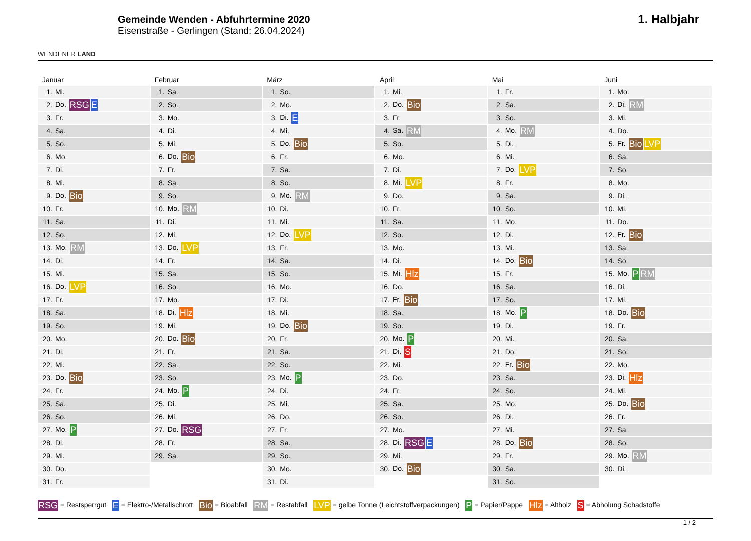WENDENER LAND
Gemeinde Wenden - Abfuhrtermine 2020
Eisenstraße - Gerlingen (Stand: 26.04.2024)
1. Halbjahr
Januar
| 1. | Mi. |
| 2. | Do. RSG E |
| 3. | Fr. |
| 4. | Sa. |
| 5. | So. |
| 6. | Mo. |
| 7. | Di. |
| 8. | Mi. |
| 9. | Do. Bio |
| 10. | Fr. |
| 11. | Sa. |
| 12. | So. |
| 13. | Mo. RM |
| 14. | Di. |
| 15. | Mi. |
| 16. | Do. LVP |
| 17. | Fr. |
| 18. | Sa. |
| 19. | So. |
| 20. | Mo. |
| 21. | Di. |
| 22. | Mi. |
| 23. | Do. Bio |
| 24. | Fr. |
| 25. | Sa. |
| 26. | So. |
| 27. | Mo. P |
| 28. | Di. |
| 29. | Mi. |
| 30. | Do. |
| 31. | Fr. |
Februar
| 1. | Sa. |
| 2. | So. |
| 3. | Mo. |
| 4. | Di. |
| 5. | Mi. |
| 6. | Do. Bio |
| 7. | Fr. |
| 8. | Sa. |
| 9. | So. |
| 10. | Mo. RM |
| 11. | Di. |
| 12. | Mi. |
| 13. | Do. LVP |
| 14. | Fr. |
| 15. | Sa. |
| 16. | So. |
| 17. | Mo. |
| 18. | Di. Hlz |
| 19. | Mi. |
| 20. | Do. Bio |
| 21. | Fr. |
| 22. | Sa. |
| 23. | So. |
| 24. | Mo. P |
| 25. | Di. |
| 26. | Mi. |
| 27. | Do. RSG |
| 28. | Fr. |
| 29. | Sa. |
März
| 1. | So. |
| 2. | Mo. |
| 3. | Di. E |
| 4. | Mi. |
| 5. | Do. Bio |
| 6. | Fr. |
| 7. | Sa. |
| 8. | So. |
| 9. | Mo. RM |
| 10. | Di. |
| 11. | Mi. |
| 12. | Do. LVP |
| 13. | Fr. |
| 14. | Sa. |
| 15. | So. |
| 16. | Mo. |
| 17. | Di. |
| 18. | Mi. |
| 19. | Do. Bio |
| 20. | Fr. |
| 21. | Sa. |
| 22. | So. |
| 23. | Mo. P |
| 24. | Di. |
| 25. | Mi. |
| 26. | Do. |
| 27. | Fr. |
| 28. | Sa. |
| 29. | So. |
| 30. | Mo. |
| 31. | Di. |
April
| 1. | Mi. |
| 2. | Do. Bio |
| 3. | Fr. |
| 4. | Sa. RM |
| 5. | So. |
| 6. | Mo. |
| 7. | Di. |
| 8. | Mi. LVP |
| 9. | Do. |
| 10. | Fr. |
| 11. | Sa. |
| 12. | So. |
| 13. | Mo. |
| 14. | Di. |
| 15. | Mi. Hlz |
| 16. | Do. |
| 17. | Fr. Bio |
| 18. | Sa. |
| 19. | So. |
| 20. | Mo. P |
| 21. | Di. S |
| 22. | Mi. |
| 23. | Do. |
| 24. | Fr. |
| 25. | Sa. |
| 26. | So. |
| 27. | Mo. |
| 28. | Di. RSG E |
| 29. | Mi. |
| 30. | Do. Bio |
Mai
| 1. | Fr. |
| 2. | Sa. |
| 3. | So. |
| 4. | Mo. RM |
| 5. | Di. |
| 6. | Mi. |
| 7. | Do. LVP |
| 8. | Fr. |
| 9. | Sa. |
| 10. | So. |
| 11. | Mo. |
| 12. | Di. |
| 13. | Mi. |
| 14. | Do. Bio |
| 15. | Fr. |
| 16. | Sa. |
| 17. | So. |
| 18. | Mo. P |
| 19. | Di. |
| 20. | Mi. |
| 21. | Do. |
| 22. | Fr. Bio |
| 23. | Sa. |
| 24. | So. |
| 25. | Mo. |
| 26. | Di. |
| 27. | Mi. |
| 28. | Do. Bio |
| 29. | Fr. |
| 30. | Sa. |
| 31. | So. |
Juni
| 1. | Mo. |
| 2. | Di. RM |
| 3. | Mi. |
| 4. | Do. |
| 5. | Fr. Bio LVP |
| 6. | Sa. |
| 7. | So. |
| 8. | Mo. |
| 9. | Di. |
| 10. | Mi. |
| 11. | Do. |
| 12. | Fr. Bio |
| 13. | Sa. |
| 14. | So. |
| 15. | Mo. P RM |
| 16. | Di. |
| 17. | Mi. |
| 18. | Do. Bio |
| 19. | Fr. |
| 20. | Sa. |
| 21. | So. |
| 22. | Mo. |
| 23. | Di. Hlz |
| 24. | Mi. |
| 25. | Do. Bio |
| 26. | Fr. |
| 27. | Sa. |
| 28. | So. |
| 29. | Mo. RM |
| 30. | Di. |
RSG = Restsperrgut E = Elektro-/Metallschrott Bio = Bioabfall RM = Restabfall LVP = gelbe Tonne (Leichtstoffverpackungen) P = Papier/Pappe Hlz = Altholz S = Abholung Schadstoffe
1 / 2